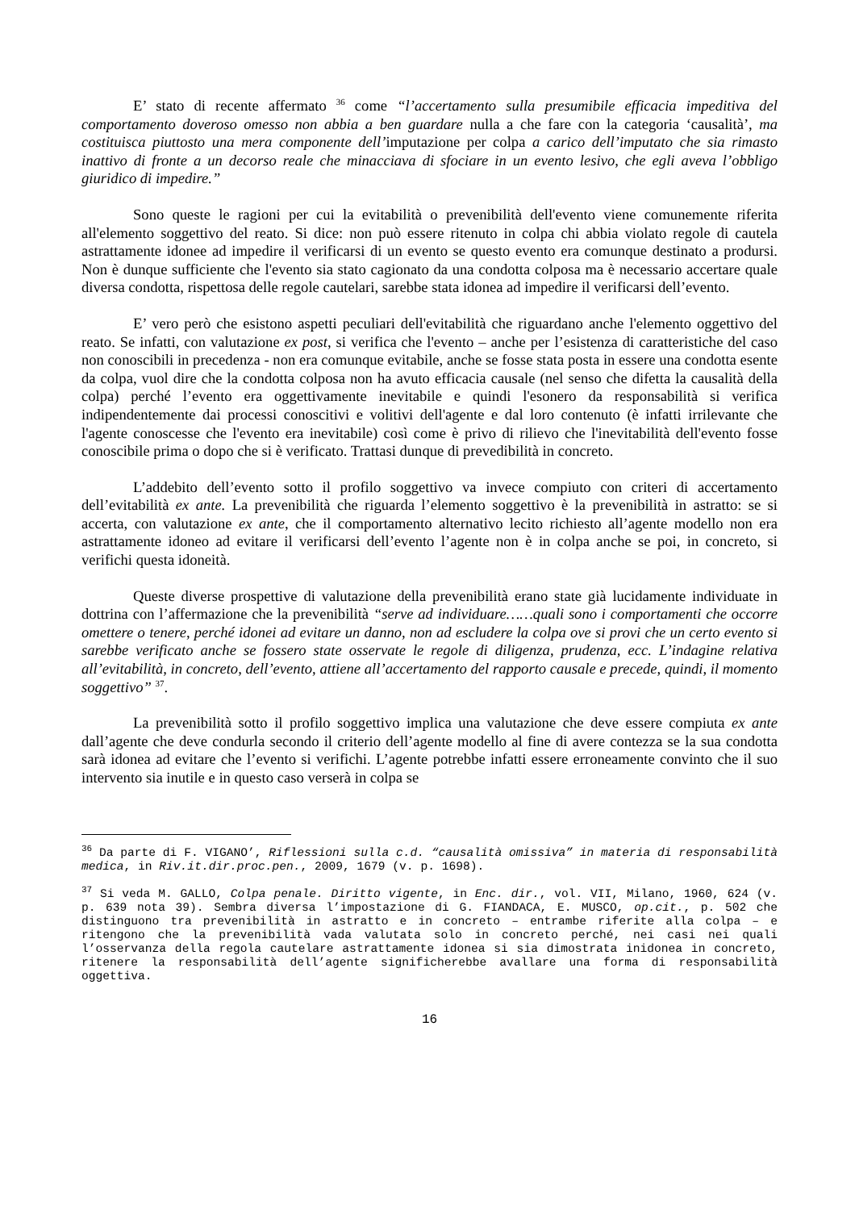E’ stato di recente affermato <sup>36</sup> come “l’accertamento sulla presumibile efficacia impeditiva del comportamento doveroso omesso non abbia a ben guardare nulla a che fare con la categoria ‘causalità’, ma costituisca piuttosto una mera componente dell’imputazione per colpa a carico dell’imputato che sia rimasto inattivo di fronte a un decorso reale che minacciava di sfociare in un evento lesivo, che egli aveva l’obbligo giuridico di impedire.”
Sono queste le ragioni per cui la evitabilità o prevenibilità dell'evento viene comunemente riferita all'elemento soggettivo del reato. Si dice: non può essere ritenuto in colpa chi abbia violato regole di cautela astrattamente idonee ad impedire il verificarsi di un evento se questo evento era comunque destinato a prodursi. Non è dunque sufficiente che l'evento sia stato cagionato da una condotta colposa ma è necessario accertare quale diversa condotta, rispettosa delle regole cautelari, sarebbe stata idonea ad impedire il verificarsi dell’evento.
E’ vero però che esistono aspetti peculiari dell'evitabilità che riguardano anche l'elemento oggettivo del reato. Se infatti, con valutazione ex post, si verifica che l'evento – anche per l’esistenza di caratteristiche del caso non conoscibili in precedenza - non era comunque evitabile, anche se fosse stata posta in essere una condotta esente da colpa, vuol dire che la condotta colposa non ha avuto efficacia causale (nel senso che difetta la causalità della colpa) perché l’evento era oggettivamente inevitabile e quindi l'esonero da responsabilità si verifica indipendentemente dai processi conoscitivi e volitivi dell'agente e dal loro contenuto (è infatti irrilevante che l'agente conoscesse che l'evento era inevitabile) così come è privo di rilievo che l'inevitabilità dell'evento fosse conoscibile prima o dopo che si è verificato. Trattasi dunque di prevedibilità in concreto.
L’addebito dell’evento sotto il profilo soggettivo va invece compiuto con criteri di accertamento dell’evitabilità ex ante. La prevenibilità che riguarda l’elemento soggettivo è la prevenibilità in astratto: se si accerta, con valutazione ex ante, che il comportamento alternativo lecito richiesto all’agente modello non era astrattamente idoneo ad evitare il verificarsi dell’evento l’agente non è in colpa anche se poi, in concreto, si verifichi questa idoneità.
Queste diverse prospettive di valutazione della prevenibilità erano state già lucidamente individuate in dottrina con l’affermazione che la prevenibilità “serve ad individuare……quali sono i comportamenti che occorre omettere o tenere, perché idonei ad evitare un danno, non ad escludere la colpa ove si provi che un certo evento si sarebbe verificato anche se fossero state osservate le regole di diligenza, prudenza, ecc. L’indagine relativa all’evitabilità, in concreto, dell’evento, attiene all’accertamento del rapporto causale e precede, quindi, il momento soggettivo” <sup>37</sup>.
La prevenibilità sotto il profilo soggettivo implica una valutazione che deve essere compiuta ex ante dall’agente che deve condurla secondo il criterio dell’agente modello al fine di avere contezza se la sua condotta sarà idonea ad evitare che l’evento si verifichi. L’agente potrebbe infatti essere erroneamente convinto che il suo intervento sia inutile e in questo caso verserà in colpa se
<sup>36</sup> Da parte di F. VIGANO’, Riflessioni sulla c.d. “causalità omissiva” in materia di responsabilità medica, in Riv.it.dir.proc.pen., 2009, 1679 (v. p. 1698).
<sup>37</sup> Si veda M. GALLO, Colpa penale. Diritto vigente, in Enc. dir., vol. VII, Milano, 1960, 624 (v. p. 639 nota 39). Sembra diversa l’impostazione di G. FIANDACA, E. MUSCO, op.cit., p. 502 che distinguono tra prevenibilità in astratto e in concreto – entrambe riferite alla colpa – e ritengono che la prevenibilità vada valutata solo in concreto perché, nei casi nei quali l’osservanza della regola cautelare astrattamente idonea si sia dimostrata inidonea in concreto, ritenere la responsabilità dell’agente significherebbe avallare una forma di responsabilità oggettiva.
16